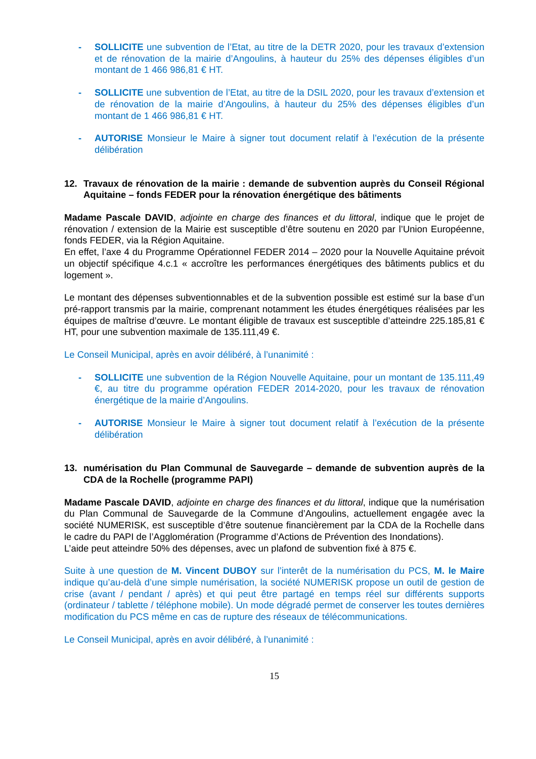- SOLLICITE une subvention de l’Etat, au titre de la DETR 2020, pour les travaux d’extension et de rénovation de la mairie d’Angoulins, à hauteur du 25% des dépenses éligibles d’un montant de 1 466 986,81 € HT.
- SOLLICITE une subvention de l’Etat, au titre de la DSIL 2020, pour les travaux d’extension et de rénovation de la mairie d’Angoulins, à hauteur du 25% des dépenses éligibles d’un montant de 1 466 986,81 € HT.
- AUTORISE Monsieur le Maire à signer tout document relatif à l’exécution de la présente délibération
12. Travaux de rénovation de la mairie : demande de subvention auprès du Conseil Régional Aquitaine – fonds FEDER pour la rénovation énergétique des bâtiments
Madame Pascale DAVID, adjointe en charge des finances et du littoral, indique que le projet de rénovation / extension de la Mairie est susceptible d’être soutenu en 2020 par l’Union Européenne, fonds FEDER, via la Région Aquitaine.
En effet, l’axe 4 du Programme Opérationnel FEDER 2014 – 2020 pour la Nouvelle Aquitaine prévoit un objectif spécifique 4.c.1 « accroître les performances énergétiques des bâtiments publics et du logement ».
Le montant des dépenses subventionnables et de la subvention possible est estimé sur la base d’un pré-rapport transmis par la mairie, comprenant notamment les études énergétiques réalisées par les équipes de maîtrise d’œuvre. Le montant éligible de travaux est susceptible d’atteindre 225.185,81 € HT, pour une subvention maximale de 135.111,49 €.
Le Conseil Municipal, après en avoir délibéré, à l’unanimité :
- SOLLICITE une subvention de la Région Nouvelle Aquitaine, pour un montant de 135.111,49 €, au titre du programme opération FEDER 2014-2020, pour les travaux de rénovation énergétique de la mairie d’Angoulins.
- AUTORISE Monsieur le Maire à signer tout document relatif à l’exécution de la présente délibération
13. numérisation du Plan Communal de Sauvegarde – demande de subvention auprès de la CDA de la Rochelle (programme PAPI)
Madame Pascale DAVID, adjointe en charge des finances et du littoral, indique que la numérisation du Plan Communal de Sauvegarde de la Commune d’Angoulins, actuellement engagée avec la société NUMERISK, est susceptible d’être soutenue financièrement par la CDA de la Rochelle dans le cadre du PAPI de l’Agglomération (Programme d’Actions de Prévention des Inondations).
L’aide peut atteindre 50% des dépenses, avec un plafond de subvention fixé à 875 €.
Suite à une question de M. Vincent DUBOY sur l’interêt de la numérisation du PCS, M. le Maire indique qu’au-delà d’une simple numérisation, la société NUMERISK propose un outil de gestion de crise (avant / pendant / après) et qui peut être partagé en temps réel sur différents supports (ordinateur / tablette / téléphone mobile). Un mode dégradé permet de conserver les toutes dernières modification du PCS même en cas de rupture des réseaux de télécommunications.
Le Conseil Municipal, après en avoir délibéré, à l’unanimité :
15